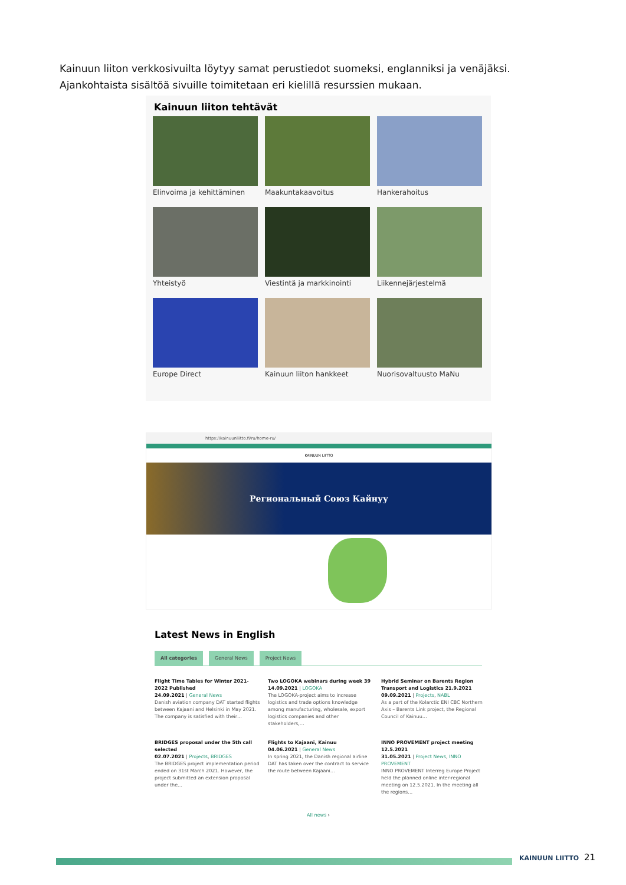Kainuun liiton verkkosivuilta löytyy samat perustiedot suomeksi, englanniksi ja venäjäksi. Ajankohtaista sisältöä sivuille toimitetaan eri kielillä resurssien mukaan.
Kainuun liiton tehtävät
Elinvoima ja kehittäminen
Maakuntakaavoitus
Hankerahoitus
Yhteistyö
Viestintä ja markkinointi
Liikennejärjestelmä
Europe Direct
Kainuun liiton hankkeet
Nuorisovaltuusto MaNu
https://kainuunliitto.fi/ru/home-ru/
KAINUUN LIITTO
Региональный Союз Кайнуу
Latest News in English
All categories General News Project News
Flight Time Tables for Winter 2021-2022 Published
24.09.2021 | General News
Danish aviation company DAT started flights between Kajaani and Helsinki in May 2021. The company is satisfied with their…
Two LOGOKA webinars during week 39
14.09.2021 | LOGOKA
The LOGOKA-project aims to increase logistics and trade options knowledge among manufacturing, wholesale, export logistics companies and other stakeholders,…
Hybrid Seminar on Barents Region Transport and Logistics 21.9.2021
09.09.2021 | Projects, NABL
As a part of the Kolarctic ENI CBC Northern Axis – Barents Link project, the Regional Council of Kainuu…
BRIDGES proposal under the 5th call selected
02.07.2021 | Projects, BRIDGES
The BRIDGES project implementation period ended on 31st March 2021. However, the project submitted an extension proposal under the…
Flights to Kajaani, Kainuu
04.06.2021 | General News
In spring 2021, the Danish regional airline DAT has taken over the contract to service the route between Kajaani…
INNO PROVEMENT project meeting 12.5.2021
31.05.2021 | Project News, INNO PROVEMENT
INNO PROVEMENT Interreg Europe Project held the planned online inter-regional meeting on 12.5.2021. In the meeting all the regions…
All news ›
KAINUUN LIITTO 21